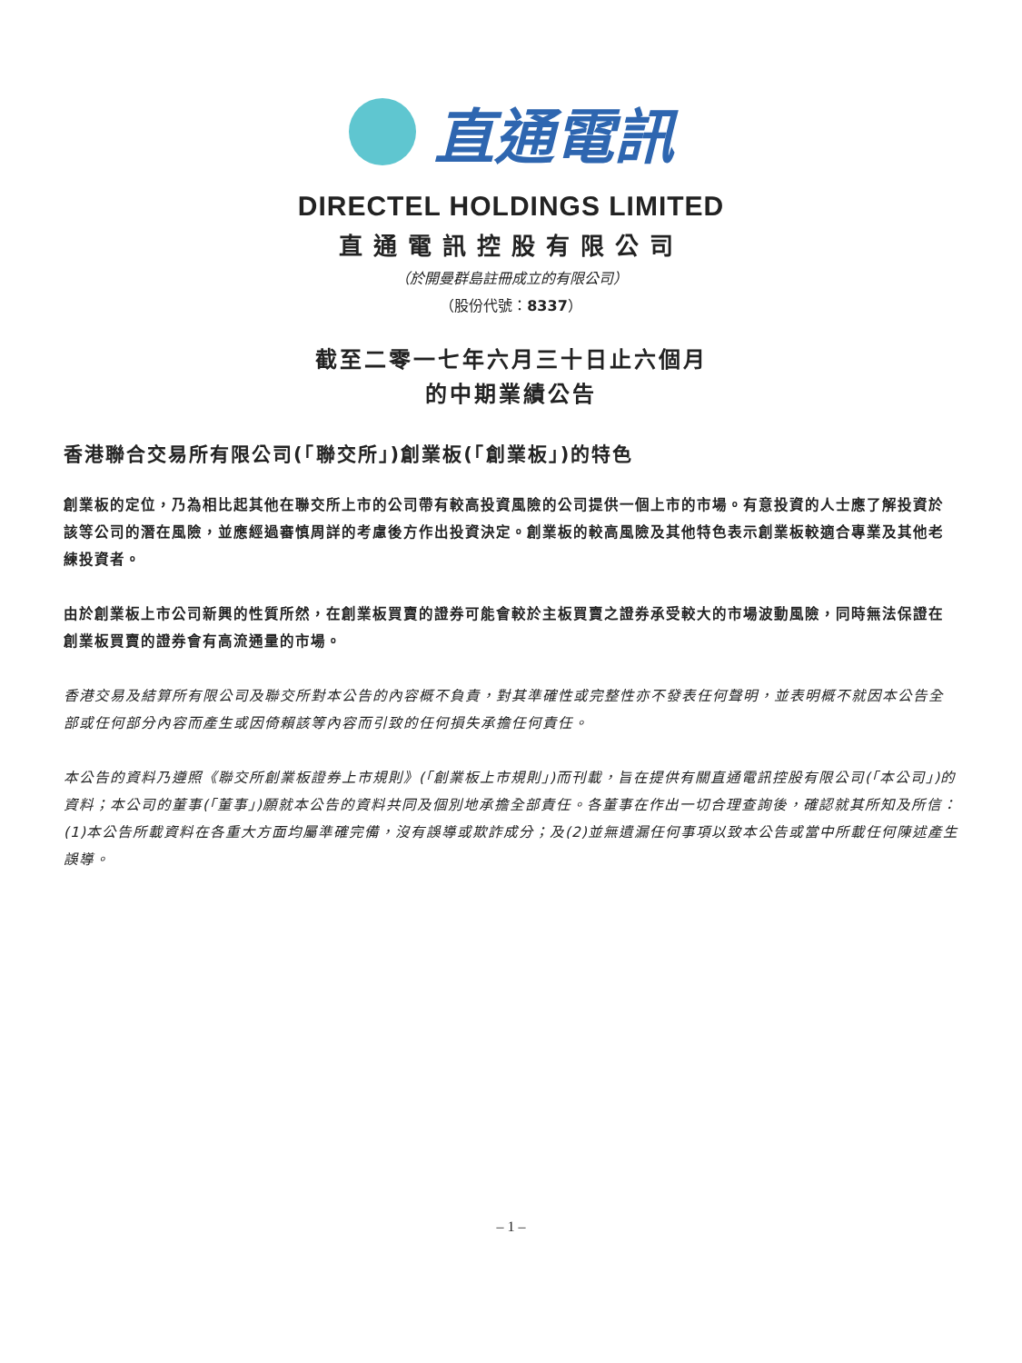直通電訊
DIRECTEL HOLDINGS LIMITED
直通電訊控股有限公司
（於開曼群島註冊成立的有限公司）
（股份代號：8337）
截至二零一七年六月三十日止六個月
的中期業績公告
香港聯合交易所有限公司(「聯交所」)創業板(「創業板」)的特色
創業板的定位，乃為相比起其他在聯交所上市的公司帶有較高投資風險的公司提供一個上市的市場。有意投資的人士應了解投資於該等公司的潛在風險，並應經過審慎周詳的考慮後方作出投資決定。創業板的較高風險及其他特色表示創業板較適合專業及其他老練投資者。
由於創業板上市公司新興的性質所然，在創業板買賣的證券可能會較於主板買賣之證券承受較大的市場波動風險，同時無法保證在創業板買賣的證券會有高流通量的市場。
香港交易及結算所有限公司及聯交所對本公告的內容概不負責，對其準確性或完整性亦不發表任何聲明，並表明概不就因本公告全部或任何部分內容而產生或因倚賴該等內容而引致的任何損失承擔任何責任。
本公告的資料乃遵照《聯交所創業板證券上市規則》(「創業板上市規則」)而刊載，旨在提供有關直通電訊控股有限公司(「本公司」)的資料；本公司的董事(「董事」)願就本公告的資料共同及個別地承擔全部責任。各董事在作出一切合理查詢後，確認就其所知及所信：(1)本公告所載資料在各重大方面均屬準確完備，沒有誤導或欺詐成分；及(2)並無遺漏任何事項以致本公告或當中所載任何陳述產生誤導。
– 1 –